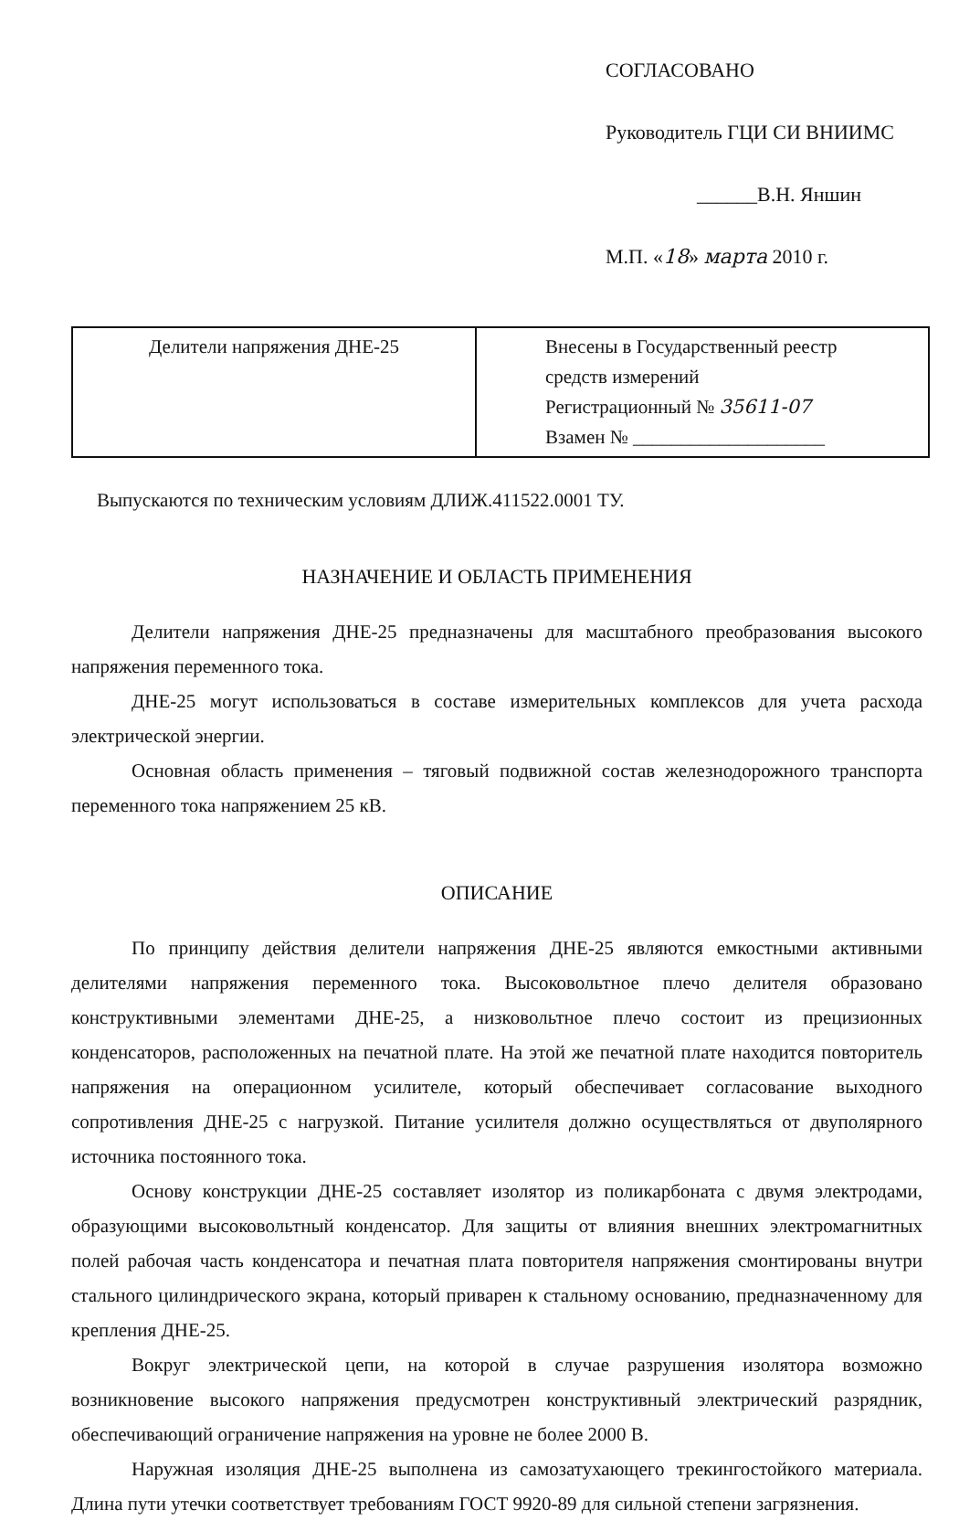СОГЛАСОВАНО
Руководитель ГЦИ СИ ВНИИМС
______В.Н. Яншин
М.П. «18» марта 2010 г.
| Делители напряжения ДНЕ-25 | Внесены в Государственный реестр средств измерений Регистрационный № 35611-07 Взамен № ____________________ |
Выпускаются по техническим условиям ДЛИЖ.411522.0001 ТУ.
НАЗНАЧЕНИЕ И ОБЛАСТЬ ПРИМЕНЕНИЯ
Делители напряжения ДНЕ-25 предназначены для масштабного преобразования высокого напряжения переменного тока.
ДНЕ-25 могут использоваться в составе измерительных комплексов для учета расхода электрической энергии.
Основная область применения – тяговый подвижной состав железнодорожного транспорта переменного тока напряжением 25 кВ.
ОПИСАНИЕ
По принципу действия делители напряжения ДНЕ-25 являются емкостными активными делителями напряжения переменного тока. Высоковольтное плечо делителя образовано конструктивными элементами ДНЕ-25, а низковольтное плечо состоит из прецизионных конденсаторов, расположенных на печатной плате. На этой же печатной плате находится повторитель напряжения на операционном усилителе, который обеспечивает согласование выходного сопротивления ДНЕ-25 с нагрузкой. Питание усилителя должно осуществляться от двуполярного источника постоянного тока.
Основу конструкции ДНЕ-25 составляет изолятор из поликарбоната с двумя электродами, образующими высоковольтный конденсатор. Для защиты от влияния внешних электромагнитных полей рабочая часть конденсатора и печатная плата повторителя напряжения смонтированы внутри стального цилиндрического экрана, который приварен к стальному основанию, предназначенному для крепления ДНЕ-25.
Вокруг электрической цепи, на которой в случае разрушения изолятора возможно возникновение высокого напряжения предусмотрен конструктивный электрический разрядник, обеспечивающий ограничение напряжения на уровне не более 2000 В.
Наружная изоляция ДНЕ-25 выполнена из самозатухающего трекингостойкого материала. Длина пути утечки соответствует требованиям ГОСТ 9920-89 для сильной степени загрязнения.